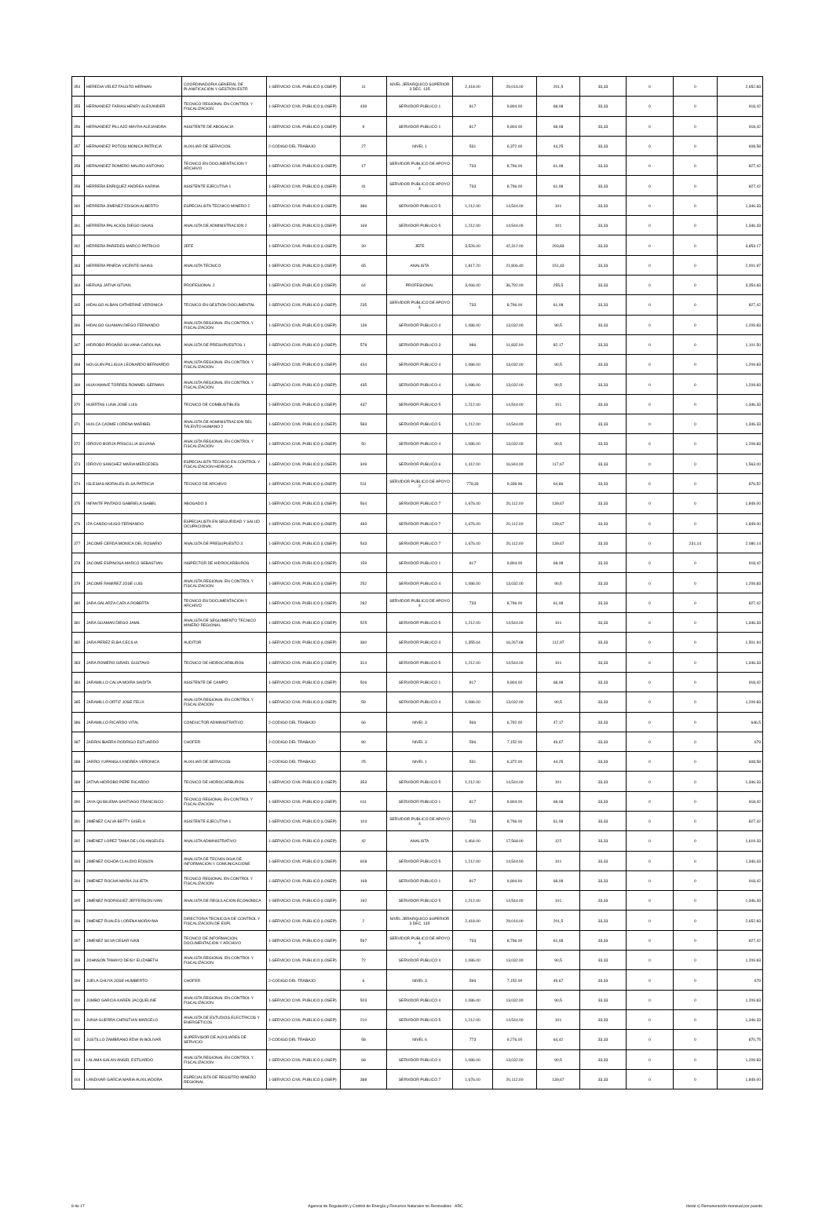| 354 | HEREDIA VELEZ FAUSTO HERNAN | COORDINADOR/A GENERAL DE PLANIFICACION Y GESTION ESTR | 1-SERVICIO CIVIL PUBLICO (LOSEP) | 11 | NIVEL JERARQUICO SUPERIOR 3 DEC. 135 | 2,418.00 | 29,016.00 | 201,5 | 33,33 | 0 | 0 | 2,652.83 |
| 355 | HERNANDEZ FARIAS HENRY ALEXANDER | TECNICO REGIONAL EN CONTROL Y FISCALIZACION | 1-SERVICIO CIVIL PUBLICO (LOSEP) | 439 | SERVIDOR PUBLICO 1 | 817 | 9,804.00 | 68,08 | 33,33 | 0 | 0 | 918,42 |
| 356 | HERNANDEZ PILLAJO MAYRA ALEJANDRA | ASISTENTE DE ABOGACIA | 1-SERVICIO CIVIL PUBLICO (LOSEP) | 9 | SERVIDOR PUBLICO 1 | 817 | 9,804.00 | 68,08 | 33,33 | 0 | 0 | 918,42 |
| 357 | HERNANDEZ POTOSI MONICA PATRICIA | AUXILIAR DE SERVICIOS | 2-CODIGO DEL TRABAJO | 27 | NIVEL 1 | 531 | 6,372.00 | 44,25 | 33,33 | 0 | 0 | 608,58 |
| 358 | HERNANDEZ ROMERO MAURO ANTONIO | TECNICO EN DOCUMENTACION Y ARCHIVO | 1-SERVICIO CIVIL PUBLICO (LOSEP) | 17 | SERVIDOR PUBLICO DE APOYO 4 | 733 | 8,796.00 | 61,08 | 33,33 | 0 | 0 | 827,42 |
| 359 | HERRERA ENRIQUEZ ANDREA KARINA | ASISTENTE EJECUTIVA 1 | 1-SERVICIO CIVIL PUBLICO (LOSEP) | 41 | SERVIDOR PUBLICO DE APOYO 4 | 733 | 8,796.00 | 61,08 | 33,33 | 0 | 0 | 827,42 |
| 360 | HERRERA JIMENEZ EDISON ALBERTO | ESPECIALISTA TECNICO MINERO 2 | 1-SERVICIO CIVIL PUBLICO (LOSEP) | 386 | SERVIDOR PUBLICO 5 | 1,212.00 | 14,544.00 | 101 | 33,33 | 0 | 0 | 1,346.33 |
| 361 | HERRERA PALACIOS DIEGO ISAIAS | ANALISTA DE ADMINISTRACION 2 | 1-SERVICIO CIVIL PUBLICO (LOSEP) | 169 | SERVIDOR PUBLICO 5 | 1,212.00 | 14,544.00 | 101 | 33,33 | 0 | 0 | 1,346.33 |
| 362 | HERRERA PAREDES MARCO PATRICIO | JEFE | 1-SERVICIO CIVIL PUBLICO (LOSEP) | 30 | JEFE | 3,526.00 | 42,312.00 | 293,83 | 33,33 | 0 | 0 | 3,853.17 |
| 363 | HERRERA PINEDA VICENTE ISAIAS | ANALISTA TECNICO | 1-SERVICIO CIVIL PUBLICO (LOSEP) | 65 | ANALISTA | 1,817.20 | 21,806.40 | 151,43 | 33,33 | 0 | 0 | 2,001.97 |
| 364 | HERVAS JATIVA ISTVAN | PROFESIONAL 2 | 1-SERVICIO CIVIL PUBLICO (LOSEP) | 64 | PROFESIONAL | 3,066.00 | 36,792.00 | 255,5 | 33,33 | 0 | 0 | 3,354.83 |
| 365 | HIDALGO ALBAN CATHERINE VERONICA | TECNICO EN GESTION DOCUMENTAL | 1-SERVICIO CIVIL PUBLICO (LOSEP) | 235 | SERVIDOR PUBLICO DE APOYO 4 | 733 | 8,796.00 | 61,08 | 33,33 | 0 | 0 | 827,42 |
| 366 | HIDALGO GUAMAN DIEGO FERNANDO | ANALISTA REGIONAL EN CONTROL Y FISCALIZACION | 1-SERVICIO CIVIL PUBLICO (LOSEP) | 139 | SERVIDOR PUBLICO 4 | 1,086.00 | 13,032.00 | 90,5 | 33,33 | 0 | 0 | 1,209.83 |
| 367 | HIDROBO PROAÑO SILVANA CAROLINA | ANALISTA DE PRESUPUESTOS 1 | 1-SERVICIO CIVIL PUBLICO (LOSEP) | 578 | SERVIDOR PUBLICO 3 | 986 | 11,832.00 | 82,17 | 33,33 | 0 | 0 | 1,101.50 |
| 368 | HOLGUIN PILLIGUA LEONARDO BERNARDO | ANALISTA REGIONAL EN CONTROL Y FISCALIZACION | 1-SERVICIO CIVIL PUBLICO (LOSEP) | 434 | SERVIDOR PUBLICO 4 | 1,086.00 | 13,032.00 | 90,5 | 33,33 | 0 | 0 | 1,209.83 |
| 369 | HUAYAMAVE TORRES ROMMEL GERMAN | ANALISTA REGIONAL EN CONTROL Y FISCALIZACION | 1-SERVICIO CIVIL PUBLICO (LOSEP) | 435 | SERVIDOR PUBLICO 4 | 1,086.00 | 13,032.00 | 90,5 | 33,33 | 0 | 0 | 1,209.83 |
| 370 | HUERTAS LUNA JOSE LUIS | TECNICO DE COMBUSTIBLES | 1-SERVICIO CIVIL PUBLICO (LOSEP) | 437 | SERVIDOR PUBLICO 5 | 1,212.00 | 14,544.00 | 101 | 33,33 | 0 | 0 | 1,346.33 |
| 371 | HUILCA CADME LORENA MARIBEL | ANALISTA DE ADMINISTRACION DEL TALENTO HUMANO 2 | 1-SERVICIO CIVIL PUBLICO (LOSEP) | 583 | SERVIDOR PUBLICO 5 | 1,212.00 | 14,544.00 | 101 | 33,33 | 0 | 0 | 1,346.33 |
| 372 | IDROVO BORJA PRISCILLIA SILVANA | ANALISTA REGIONAL EN CONTROL Y FISCALIZACION | 1-SERVICIO CIVIL PUBLICO (LOSEP) | 50 | SERVIDOR PUBLICO 4 | 1,086.00 | 13,032.00 | 90,5 | 33,33 | 0 | 0 | 1,209.83 |
| 373 | IDROVO SANCHEZ MARIA MERCEDES | ESPECIALISTA TECNICO EN CONTROL Y FISCALIZACION HIDROCA | 1-SERVICIO CIVIL PUBLICO (LOSEP) | 349 | SERVIDOR PUBLICO 6 | 1,412.00 | 16,944.00 | 117,67 | 33,33 | 0 | 0 | 1,563.00 |
| 374 | IGLESIAS MORALES ELSA PATRICIA | TECNICO DE ARCHIVO | 1-SERVICIO CIVIL PUBLICO (LOSEP) | 511 | SERVIDOR PUBLICO DE APOYO 2 | 778,33 | 9,339.96 | 64,86 | 33,33 | 0 | 0 | 876,52 |
| 375 | INFANTE PINTADO GABRIELA ISABEL | ABOGADO 3 | 1-SERVICIO CIVIL PUBLICO (LOSEP) | 564 | SERVIDOR PUBLICO 7 | 1,676.00 | 20,112.00 | 139,67 | 33,33 | 0 | 0 | 1,849.00 |
| 376 | IZA CANDO HUGO FERNANDO | ESPECIALISTA EN SEGURIDAD Y SALUD OCUPACIONAL | 1-SERVICIO CIVIL PUBLICO (LOSEP) | 483 | SERVIDOR PUBLICO 7 | 1,676.00 | 20,112.00 | 139,67 | 33,33 | 0 | 0 | 1,849.00 |
| 377 | JACOME CERDA MONICA DEL ROSARIO | ANALISTA DE PRESUPUESTO 3 | 1-SERVICIO CIVIL PUBLICO (LOSEP) | 543 | SERVIDOR PUBLICO 7 | 1,676.00 | 20,112.00 | 139,67 | 33,33 | 0 | 231,14 | 2,080.14 |
| 378 | JACOME ESPINOSA MARCO SEBASTIAN | INSPECTOR DE HIDROCARBUROS | 1-SERVICIO CIVIL PUBLICO (LOSEP) | 159 | SERVIDOR PUBLICO 1 | 817 | 9,804.00 | 68,08 | 33,33 | 0 | 0 | 918,42 |
| 379 | JACOME RAMIREZ JOSE LUIS | ANALISTA REGIONAL EN CONTROL Y FISCALIZACION | 1-SERVICIO CIVIL PUBLICO (LOSEP) | 252 | SERVIDOR PUBLICO 4 | 1,086.00 | 13,032.00 | 90,5 | 33,33 | 0 | 0 | 1,209.83 |
| 380 | JARA GALARZA CARLA ROBERTA | TECNICO EN DOCUMENTACION Y ARCHIVO | 1-SERVICIO CIVIL PUBLICO (LOSEP) | 282 | SERVIDOR PUBLICO DE APOYO 4 | 733 | 8,796.00 | 61,08 | 33,33 | 0 | 0 | 827,42 |
| 381 | JARA GUAMAN DIEGO JAMIL | ANALISTA DE SEGUIMIENTO TECNICO MINERO REGIONAL | 1-SERVICIO CIVIL PUBLICO (LOSEP) | 525 | SERVIDOR PUBLICO 5 | 1,212.00 | 14,544.00 | 101 | 33,33 | 0 | 0 | 1,346.33 |
| 382 | JARA PEREZ ELBA CECILIA | AUDITOR | 1-SERVICIO CIVIL PUBLICO (LOSEP) | 390 | SERVIDOR PUBLICO 4 | 1,355.64 | 16,267.68 | 112,97 | 33,33 | 0 | 0 | 1,501.94 |
| 383 | JARA ROMERO ISRAEL GUSTAVO | TECNICO DE HIDROCARBUROS | 1-SERVICIO CIVIL PUBLICO (LOSEP) | 314 | SERVIDOR PUBLICO 5 | 1,212.00 | 14,544.00 | 101 | 33,33 | 0 | 0 | 1,346.33 |
| 384 | JARAMILLO CALVA MOIRA SAIDITA | ASISTENTE DE CAMPO | 1-SERVICIO CIVIL PUBLICO (LOSEP) | 506 | SERVIDOR PUBLICO 1 | 817 | 9,804.00 | 68,08 | 33,33 | 0 | 0 | 918,42 |
| 385 | JARAMILLO ORTIZ JOSE FELIX | ANALISTA REGIONAL EN CONTROL Y FISCALIZACION | 1-SERVICIO CIVIL PUBLICO (LOSEP) | 59 | SERVIDOR PUBLICO 4 | 1,086.00 | 13,032.00 | 90,5 | 33,33 | 0 | 0 | 1,209.83 |
| 386 | JARAMILLO RICARDO VITAL | CONDUCTOR ADMINISTRATIVO | 2-CODIGO DEL TRABAJO | 66 | NIVEL 3 | 566 | 6,792.00 | 47,17 | 33,33 | 0 | 0 | 646,5 |
| 387 | JARRIN IBARRA RODRIGO ESTUARDO | CHOFER | 2-CODIGO DEL TRABAJO | 80 | NIVEL 3 | 596 | 7,152.00 | 49,67 | 33,33 | 0 | 0 | 679 |
| 388 | JARRO YUPANGUI ANDREA VERONICA | AUXILIAR DE SERVICIOS | 2-CODIGO DEL TRABAJO | 25 | NIVEL 1 | 531 | 6,372.00 | 44,25 | 33,33 | 0 | 0 | 608,58 |
| 389 | JATIVA HIDROBO PEPE RICARDO | TECNICO DE HIDROCARBUROS | 1-SERVICIO CIVIL PUBLICO (LOSEP) | 353 | SERVIDOR PUBLICO 5 | 1,212.00 | 14,544.00 | 101 | 33,33 | 0 | 0 | 1,346.33 |
| 390 | JAYA QUISILEMA SANTIAGO FRANCISCO | TECNICO REGIONAL EN CONTROL Y FISCALIZACION | 1-SERVICIO CIVIL PUBLICO (LOSEP) | 611 | SERVIDOR PUBLICO 1 | 817 | 9,804.00 | 68,08 | 33,33 | 0 | 0 | 918,42 |
| 391 | JIMENEZ CALVA BETTY GISELA | ASISTENTE EJECUTIVA 1 | 1-SERVICIO CIVIL PUBLICO (LOSEP) | 104 | SERVIDOR PUBLICO DE APOYO 4 | 733 | 8,796.00 | 61,08 | 33,33 | 0 | 0 | 827,42 |
| 392 | JIMENEZ LOPEZ TANIA DE LOS ANGELES | ANALISTA ADMINISTRATIVO | 1-SERVICIO CIVIL PUBLICO (LOSEP) | 42 | ANALISTA | 1,464.00 | 17,568.00 | 122 | 33,33 | 0 | 0 | 1,619.33 |
| 393 | JIMENEZ OCHOA CLAUDIO EDISON | ANALISTA DE TECNOLOGIA DE INFORMACION Y COMUNICACIONE | 1-SERVICIO CIVIL PUBLICO (LOSEP) | 608 | SERVIDOR PUBLICO 5 | 1,212.00 | 14,544.00 | 101 | 33,33 | 0 | 0 | 1,346.33 |
| 394 | JIMENEZ ROCHA MARIA JULIETA | TECNICO REGIONAL EN CONTROL Y FISCALIZACION | 1-SERVICIO CIVIL PUBLICO (LOSEP) | 168 | SERVIDOR PUBLICO 1 | 817 | 9,804.00 | 68,08 | 33,33 | 0 | 0 | 918,42 |
| 395 | JIMENEZ RODRIGUEZ JEFFERSON IVAN | ANALISTA DE REGULACION ECONOMICA | 1-SERVICIO CIVIL PUBLICO (LOSEP) | 192 | SERVIDOR PUBLICO 5 | 1,212.00 | 14,544.00 | 101 | 33,33 | 0 | 0 | 1,346.33 |
| 396 | JIMENEZ RUALES LORENA MORAYMA | DIRECTOR/A TECNICO/A DE CONTROL Y FISCALIZACION DE EXPL | 1-SERVICIO CIVIL PUBLICO (LOSEP) | 2 | NIVEL JERARQUICO SUPERIOR 3 DEC. 135 | 2,418.00 | 29,016.00 | 201,5 | 33,33 | 0 | 0 | 2,652.83 |
| 397 | JIMENEZ SILVA CESAR IVAN | TECNICO DE INFORMACION, DOCUMENTACION Y ARCHIVO | 1-SERVICIO CIVIL PUBLICO (LOSEP) | 597 | SERVIDOR PUBLICO DE APOYO 4 | 733 | 8,796.00 | 61,08 | 33,33 | 0 | 0 | 827,42 |
| 398 | JOHNSON TAMAYO DEISY ELIZABETH | ANALISTA REGIONAL EN CONTROL Y FISCALIZACION | 1-SERVICIO CIVIL PUBLICO (LOSEP) | 72 | SERVIDOR PUBLICO 4 | 1,086.00 | 13,032.00 | 90,5 | 33,33 | 0 | 0 | 1,209.83 |
| 399 | JUELA CHUYA JOSE HUMBERTO | CHOFER | 2-CODIGO DEL TRABAJO | 6 | NIVEL 3 | 596 | 7,152.00 | 49,67 | 33,33 | 0 | 0 | 679 |
| 400 | JUMBO GARCIA KAREN JACQUELINE | ANALISTA REGIONAL EN CONTROL Y FISCALIZACION | 1-SERVICIO CIVIL PUBLICO (LOSEP) | 503 | SERVIDOR PUBLICO 4 | 1,086.00 | 13,032.00 | 90,5 | 33,33 | 0 | 0 | 1,209.83 |
| 401 | JUNIA GUERRA CHRISTIAN MARCELO | ANALISTA DE ESTUDIOS ELECTRICOS Y ENERGETICOS | 1-SERVICIO CIVIL PUBLICO (LOSEP) | 210 | SERVIDOR PUBLICO 5 | 1,212.00 | 14,544.00 | 101 | 33,33 | 0 | 0 | 1,346.33 |
| 402 | JUSTILLO ZAMBRANO EDW IN BOLIVAR | SUPERVISOR DE AUXILIARES DE SERVICIO | 2-CODIGO DEL TRABAJO | 58 | NIVEL 6 | 773 | 9,276.00 | 64,42 | 33,33 | 0 | 0 | 870,75 |
| 403 | LALAMA GALAN ANGEL ESTUARDO | ANALISTA REGIONAL EN CONTROL Y FISCALIZACION | 1-SERVICIO CIVIL PUBLICO (LOSEP) | 68 | SERVIDOR PUBLICO 4 | 1,086.00 | 13,032.00 | 90,5 | 33,33 | 0 | 0 | 1,209.83 |
| 404 | LANDIVAR GARCIA MARIA AUXILIADORA | ESPECIALISTA DE REGISTRO MINERO REGIONAL | 1-SERVICIO CIVIL PUBLICO (LOSEP) | 388 | SERVIDOR PUBLICO 7 | 1,676.00 | 20,112.00 | 139,67 | 33,33 | 0 | 0 | 1,849.00 |
8 de 17 Agencia de Regulación y Control de Energía y Recursos Naturales no Renovables - ARC literal c) Remuneración mensual por puesto